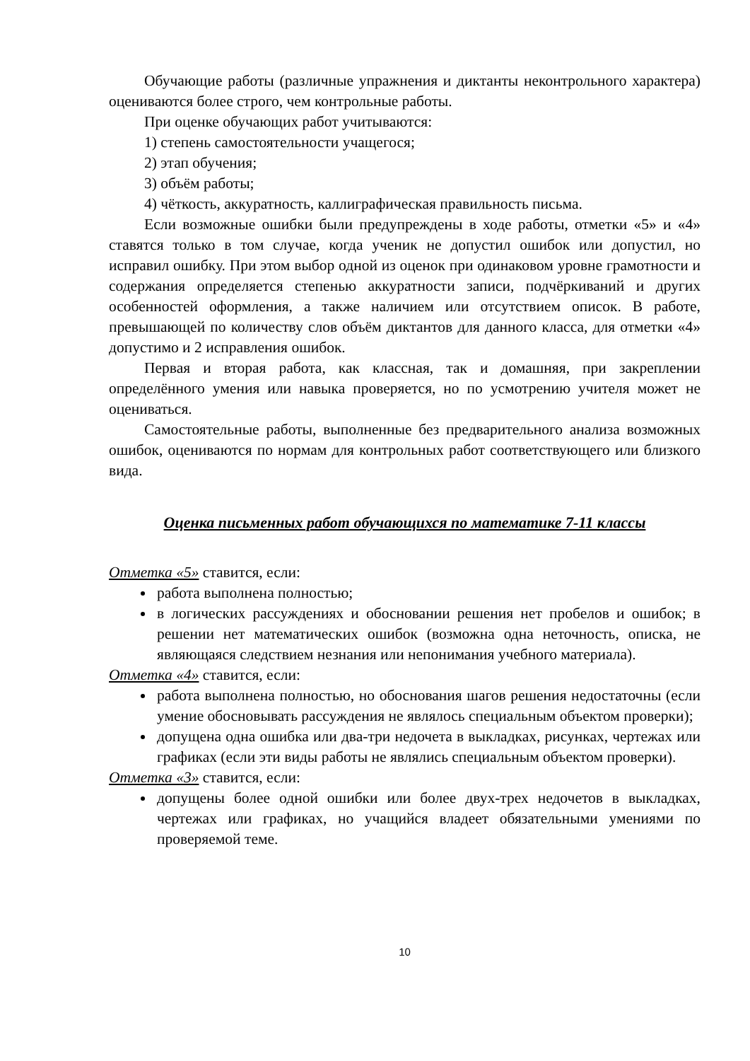Обучающие работы (различные упражнения и диктанты неконтрольного характера) оцениваются более строго, чем контрольные работы.
При оценке обучающих работ учитываются:
1) степень самостоятельности учащегося;
2) этап обучения;
3) объём работы;
4) чёткость, аккуратность, каллиграфическая правильность письма.
Если возможные ошибки были предупреждены в ходе работы, отметки «5» и «4» ставятся только в том случае, когда ученик не допустил ошибок или допустил, но исправил ошибку. При этом выбор одной из оценок при одинаковом уровне грамотности и содержания определяется степенью аккуратности записи, подчёркиваний и других особенностей оформления, а также наличием или отсутствием описок. В работе, превышающей по количеству слов объём диктантов для данного класса, для отметки «4» допустимо и 2 исправления ошибок.
Первая и вторая работа, как классная, так и домашняя, при закреплении определённого умения или навыка проверяется, но по усмотрению учителя может не оцениваться.
Самостоятельные работы, выполненные без предварительного анализа возможных ошибок, оцениваются по нормам для контрольных работ соответствующего или близкого вида.
Оценка письменных работ обучающихся по математике 7-11 классы
Отметка «5» ставится, если:
работа выполнена полностью;
в логических рассуждениях и обосновании решения нет пробелов и ошибок; в решении нет математических ошибок (возможна одна неточность, описка, не являющаяся следствием незнания или непонимания учебного материала).
Отметка «4» ставится, если:
работа выполнена полностью, но обоснования шагов решения недостаточны (если умение обосновывать рассуждения не являлось специальным объектом проверки);
допущена одна ошибка или два-три недочета в выкладках, рисунках, чертежах или графиках (если эти виды работы не являлись специальным объектом проверки).
Отметка «3» ставится, если:
допущены более одной ошибки или более двух-трех недочетов в выкладках, чертежах или графиках, но учащийся владеет обязательными умениями по проверяемой теме.
10